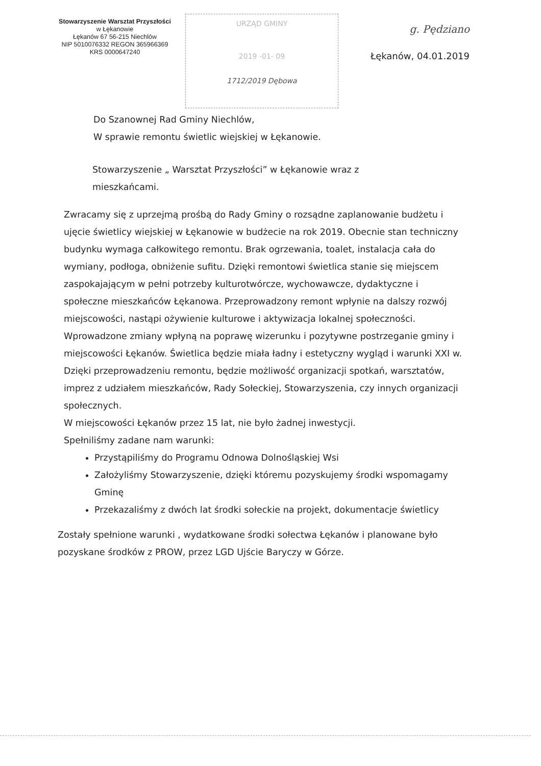Stowarzyszenie Warsztat Przyszłości
w Łękanowie
Łękanów 67 56-215 Niechlów
NIP 5010076332 REGON 365966369
KRS 0000647240
URZĄD GMINY
2019 -01- 09
1712/2019 Dębowa
g. Pędziano
Łękanów, 04.01.2019
Do Szanownej Rad Gminy Niechlów,
W sprawie remontu świetlic wiejskiej w Łękanowie.
Stowarzyszenie „ Warsztat Przyszłości” w Łękanowie wraz z mieszkańcami.
Zwracamy się z uprzejmą prośbą do Rady Gminy o rozsądne zaplanowanie budżetu i ujęcie świetlicy wiejskiej w Łękanowie w budżecie na rok 2019. Obecnie stan techniczny budynku wymaga całkowitego remontu. Brak ogrzewania, toalet, instalacja cała do wymiany, podłoga, obniżenie sufitu. Dzięki remontowi świetlica stanie się miejscem zaspokajającym w pełni potrzeby kulturotwórcze, wychowawcze, dydaktyczne i społeczne mieszkańców Łękanowa. Przeprowadzony remont wpłynie na dalszy rozwój miejscowości, nastąpi ożywienie kulturowe i aktywizacja lokalnej społeczności.
Wprowadzone zmiany wpłyną na poprawę wizerunku i pozytywne postrzeganie gminy i miejscowości Łękanów. Świetlica będzie miała ładny i estetyczny wygląd i warunki XXI w.
Dzięki przeprowadzeniu remontu, będzie możliwość organizacji spotkań, warsztatów, imprez z udziałem mieszkańców, Rady Sołeckiej, Stowarzyszenia, czy innych organizacji społecznych.
W miejscowości Łękanów przez 15 lat, nie było żadnej inwestycji.
Spełniliśmy zadane nam warunki:
Przystąpiliśmy do Programu Odnowa Dolnośląskiej Wsi
Założyliśmy Stowarzyszenie, dzięki któremu pozyskujemy środki wspomagamy Gminę
Przekazaliśmy z dwóch lat środki sołeckie na projekt, dokumentacje świetlicy
Zostały spełnione warunki , wydatkowane środki sołectwa Łękanów i planowane było pozyskane środków z PROW, przez LGD Ujście Baryczy w Górze.